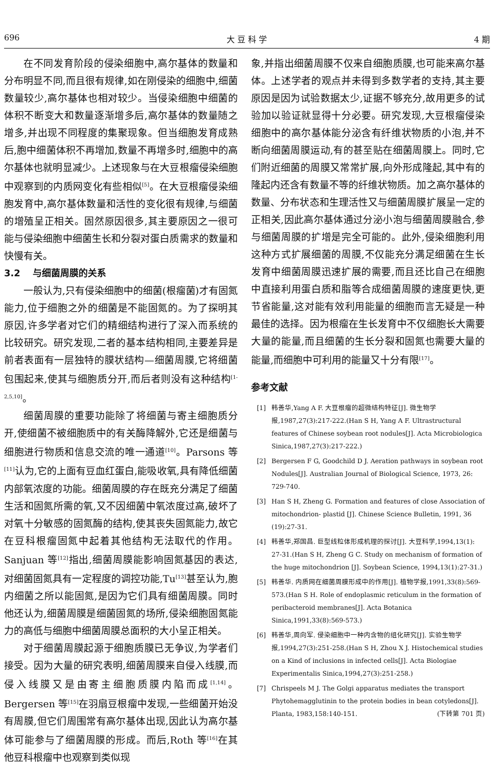696 大 豆 科 学 4 期
在不同发育阶段的侵染细胞中,高尔基体的数量和分布明显不同,而且很有规律,如在刚侵染的细胞中,细菌数量较少,高尔基体也相对较少。当侵染细胞中细菌的体积不断变大和数量逐渐增多后,高尔基体的数量随之增多,并出现不同程度的集聚现象。但当细胞发育成熟后,胞中细菌体积不再增加,数量不再增多时,细胞中的高尔基体也就明显减少。上述现象与在大豆根瘤侵染细胞中观察到的内质网变化有些相似<sup>[5]</sup>。在大豆根瘤侵染细胞发育中,高尔基体数量和活性的变化很有规律,与细菌的增殖呈正相关。固然原因很多,其主要原因之一很可能与侵染细胞中细菌生长和分裂对蛋白质需求的数量和快慢有关。
3.2　 与细菌周膜的关系
一般认为,只有侵染细胞中的细菌(根瘤菌)才有固氮能力,位于细胞之外的细菌是不能固氮的。为了探明其原因,许多学者对它们的精细结构进行了深入而系统的比较研究。研究发现,二者的基本结构相同,主要差异是前者表面有一层独特的膜状结构—细菌周膜,它将细菌包围起来,使其与细胞质分开,而后者则没有这种结构<sup>[1-2,5,10]</sup>。
细菌周膜的重要功能除了将细菌与寄主细胞质分开,使细菌不被细胞质中的有关酶降解外,它还是细菌与细胞进行物质和信息交流的唯一通道<sup>[10]</sup>。Parsons 等<sup>[11]</sup>认为,它的上面有豆血红蛋白,能吸收氧,具有降低细菌内部氧浓度的功能。细菌周膜的存在既充分满足了细菌生活和固氮所需的氧,又不因细菌中氧浓度过高,破坏了对氧十分敏感的固氮酶的结构,使其丧失固氮能力,故它在豆科根瘤固氮中起着其他结构无法取代的作用。Sanjuan 等<sup>[12]</sup>指出,细菌周膜能影响固氮基因的表达,对细菌固氮具有一定程度的调控功能,Tu<sup>[13]</sup>甚至认为,胞内细菌之所以能固氮,是因为它们具有细菌周膜。同时他还认为,细菌周膜是细菌固氮的场所,侵染细胞固氮能力的高低与细胞中细菌周膜总面积的大小呈正相关。
对于细菌周膜起源于细胞质膜已无争议,为学者们接受。因为大量的研究表明,细菌周膜来自侵入线膜,而侵入线膜又是由寄主细胞质膜内陷而成<sup>[1,14]</sup>。Bergersen 等<sup>[15]</sup>在羽扇豆根瘤中发现,一些细菌开始没有周膜,但它们周围常有高尔基体出现,因此认为高尔基体可能参与了细菌周膜的形成。而后,Roth 等<sup>[16]</sup>在其他豆科根瘤中也观察到类似现
象,并指出细菌周膜不仅来自细胞质膜,也可能来高尔基体。上述学者的观点并未得到多数学者的支持,其主要原因是因为试验数据太少,证据不够充分,故用更多的试验加以验证就显得十分必要。研究发现,大豆根瘤侵染细胞中的高尔基体能分泌含有纤维状物质的小泡,并不断向细菌周膜运动,有的甚至贴在细菌周膜上。同时,它们附近细菌的周膜又常常扩展,向外形成隆起,其中有的隆起内还含有数量不等的纤维状物质。加之高尔基体的数量、分布状态和生理活性又与细菌周膜扩展呈一定的正相关,因此高尔基体通过分泌小泡与细菌周膜融合,参与细菌周膜的扩增是完全可能的。此外,侵染细胞利用这种方式扩展细菌的周膜,不仅能充分满足细菌在生长发育中细菌周膜迅速扩展的需要,而且还比自己在细胞中直接利用蛋白质和脂等合成细菌周膜的速度更快,更节省能量,这对能有效利用能量的细胞而言无疑是一种最佳的选择。因为根瘤在生长发育中不仅细胞长大需要大量的能量,而且细菌的生长分裂和固氮也需要大量的能量,而细胞中可利用的能量又十分有限<sup>[17]</sup>。
参考文献
[1] 韩善华,Yang A F. 大豆根瘤的超微结构特征[J]. 微生物学报,1987,27(3):217-222.(Han S H, Yang A F. Ultrastructural features of Chinese soybean root nodules[J]. Acta Microbiologica Sinica,1987,27(3):217-222.)
[2] Bergersen F G, Goodchild D J. Aeration pathways in soybean root Nodules[J]. Australian Journal of Biological Science, 1973, 26: 729-740.
[3] Han S H, Zheng G. Formation and features of close Association of mitochondrion- plastid [J]. Chinese Science Bulletin, 1991, 36 (19):27-31.
[4] 韩善华,郑国昌. 巨型线粒体形成机理的探讨[J]. 大豆科学,1994,13(1): 27-31.(Han S H, Zheng G C. Study on mechanism of formation of the huge mitochondrion [J]. Soybean Science, 1994,13(1):27-31.)
[5] 韩善华. 内质网在细菌周膜形成中的作用[J]. 植物学报,1991,33(8):569-573.(Han S H. Role of endoplasmic reticulum in the formation of peribacteroid membranes[J]. Acta Botanica Sinica,1991,33(8):569-573.)
[6] 韩善华,周向军. 侵染细胞中一种内含物的组化研究[J]. 实验生物学报,1994,27(3):251-258.(Han S H, Zhou X J. Histochemical studies on a Kind of inclusions in infected cells[J]. Acta Biologiae Experimentalis Sinica,1994,27(3):251-258.)
[7] Chrispeels M J. The Golgi apparatus mediates the transport Phytohemagglutinin to the protein bodies in bean cotyledons[J]. Planta, 1983,158:140-151. (下转第 701 页)